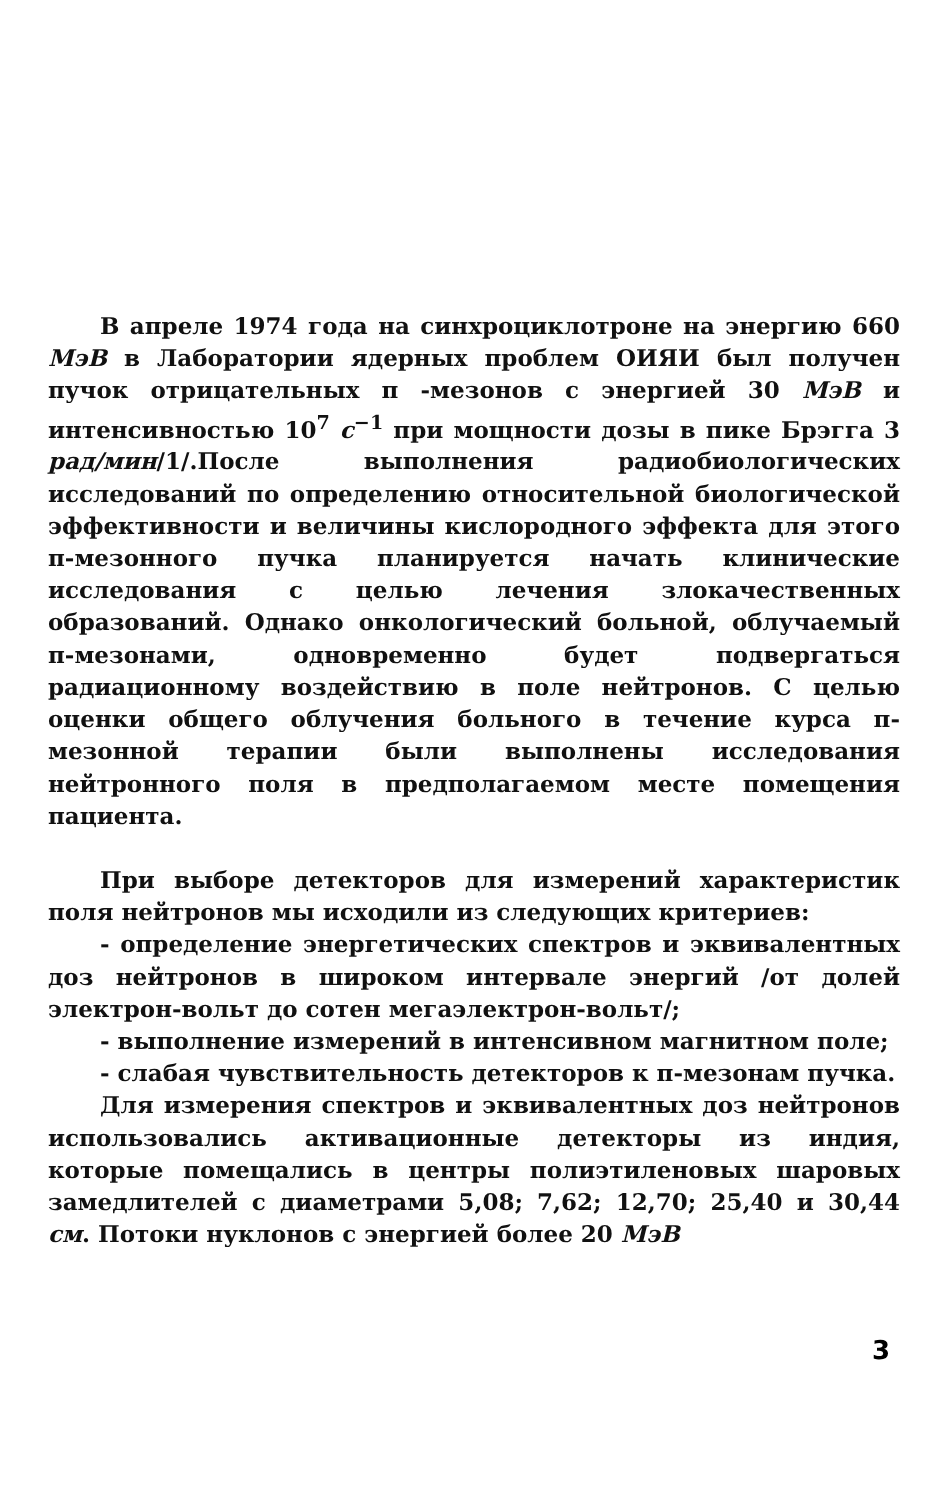В апреле 1974 года на синхроциклотроне на энергию 660 МэВ в Лаборатории ядерных проблем ОИЯИ был получен пучок отрицательных π -мезонов с энергией 30 МэВ и интенсивностью 10<sup>7</sup> с<sup>−1</sup> при мощности дозы в пике Брэгга 3 рад/мин/1/.После выполнения радиобиологических исследований по определению относительной биологической эффективности и величины кислородного эффекта для этого π-мезонного пучка планируется начать клинические исследования с целью лечения злокачественных образований. Однако онкологический больной, облучаемый π-мезонами, одновременно будет подвергаться радиационному воздействию в поле нейтронов. С целью оценки общего облучения больного в течение курса π-мезонной терапии были выполнены исследования нейтронного поля в предполагаемом месте помещения пациента.
При выборе детекторов для измерений характеристик поля нейтронов мы исходили из следующих критериев:
- определение энергетических спектров и эквивалентных доз нейтронов в широком интервале энергий /от долей электрон-вольт до сотен мегаэлектрон-вольт/;
- выполнение измерений в интенсивном магнитном поле;
- слабая чувствительность детекторов к π-мезонам пучка.
Для измерения спектров и эквивалентных доз нейтронов использовались активационные детекторы из индия, которые помещались в центры полиэтиленовых шаровых замедлителей с диаметрами 5,08; 7,62; 12,70; 25,40 и 30,44 см. Потоки нуклонов с энергией более 20 МэВ
3